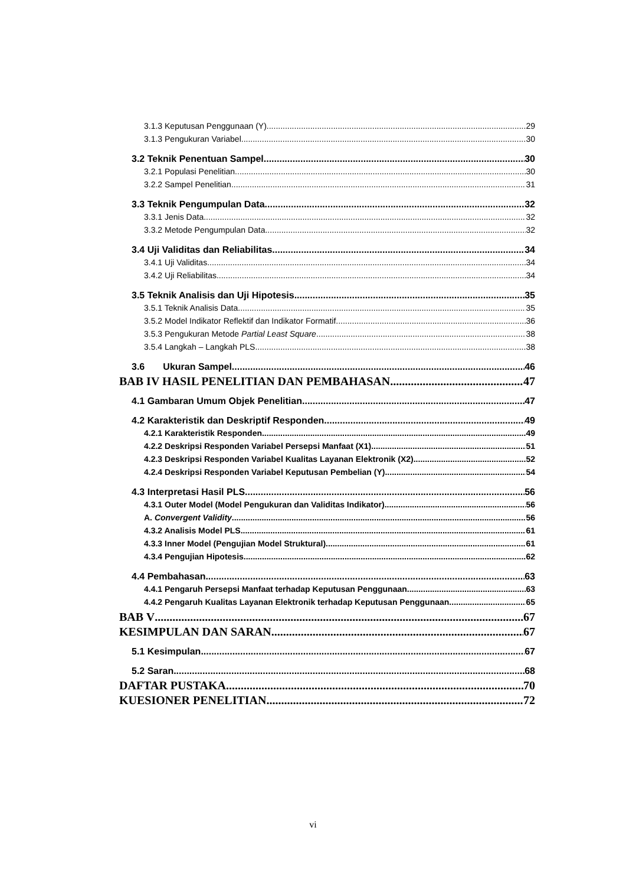3.1.3 Keputusan Penggunaan (Y) 29
3.1.3 Pengukuran Variabel 30
3.2 Teknik Penentuan Sampel 30
3.2.1 Populasi Penelitian 30
3.2.2 Sampel Penelitian 31
3.3 Teknik Pengumpulan Data 32
3.3.1 Jenis Data 32
3.3.2 Metode Pengumpulan Data 32
3.4 Uji Validitas dan Reliabilitas 34
3.4.1 Uji Validitas 34
3.4.2 Uji Reliabilitas 34
3.5 Teknik Analisis dan Uji Hipotesis 35
3.5.1 Teknik Analisis Data 35
3.5.2 Model Indikator Reflektif dan Indikator Formatif 36
3.5.3 Pengukuran Metode Partial Least Square 38
3.5.4 Langkah – Langkah PLS 38
3.6 Ukuran Sampel 46
BAB IV HASIL PENELITIAN DAN PEMBAHASAN 47
4.1 Gambaran Umum Objek Penelitian 47
4.2 Karakteristik dan Deskriptif Responden 49
4.2.1 Karakteristik Responden 49
4.2.2 Deskripsi Responden Variabel Persepsi Manfaat (X1) 51
4.2.3 Deskripsi Responden Variabel Kualitas Layanan Elektronik (X2) 52
4.2.4 Deskripsi Responden Variabel Keputusan Pembelian (Y) 54
4.3 Interpretasi Hasil PLS 56
4.3.1 Outer Model (Model Pengukuran dan Validitas Indikator) 56
A. Convergent Validity 56
4.3.2 Analisis Model PLS 61
4.3.3 Inner Model (Pengujian Model Struktural) 61
4.3.4 Pengujian Hipotesis 62
4.4 Pembahasan 63
4.4.1 Pengaruh Persepsi Manfaat terhadap Keputusan Penggunaan 63
4.4.2 Pengaruh Kualitas Layanan Elektronik terhadap Keputusan Penggunaan 65
BAB V 67
KESIMPULAN DAN SARAN 67
5.1 Kesimpulan 67
5.2 Saran 68
DAFTAR PUSTAKA 70
KUESIONER PENELITIAN 72
vi